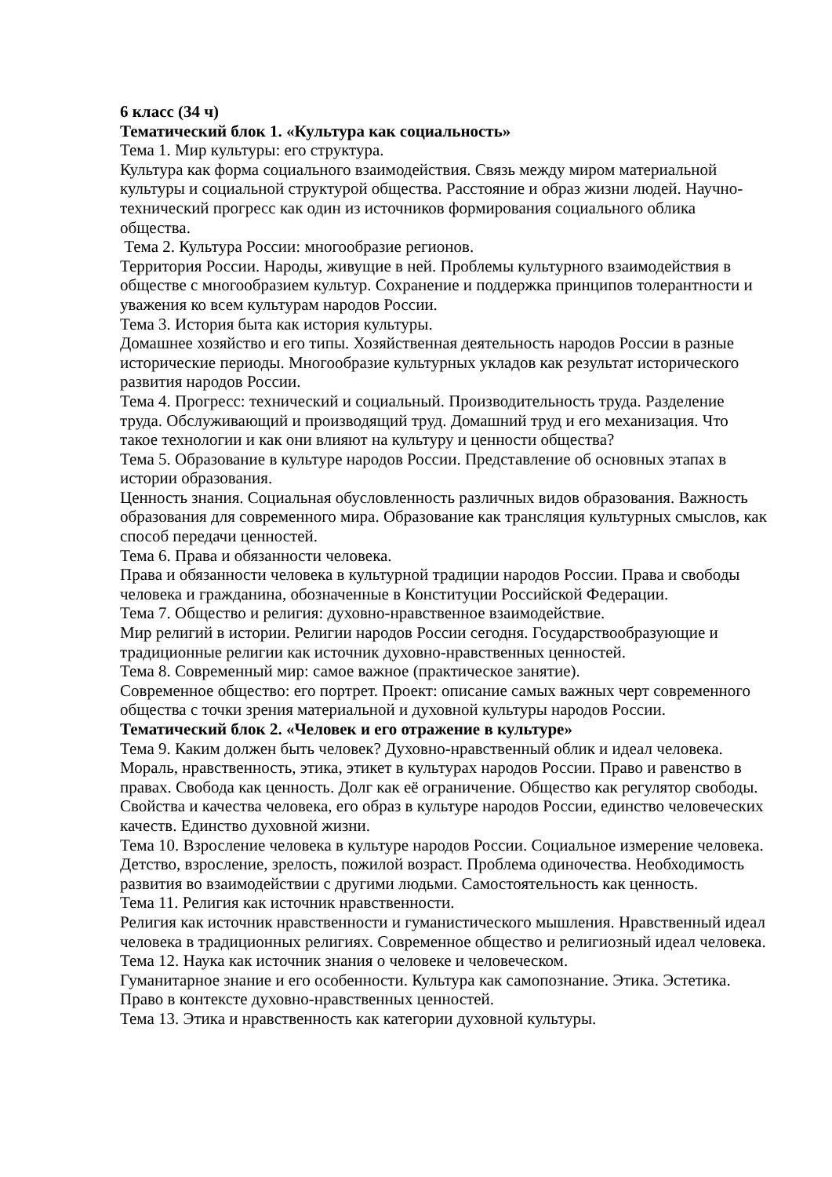6 класс (34 ч)
Тематический блок 1. «Культура как социальность»
Тема 1. Мир культуры: его структура.
Культура как форма социального взаимодействия. Связь между миром материальной культуры и социальной структурой общества. Расстояние и образ жизни людей. Научно-технический прогресс как один из источников формирования социального облика общества.
Тема 2. Культура России: многообразие регионов.
Территория России. Народы, живущие в ней. Проблемы культурного взаимодействия в обществе с многообразием культур. Сохранение и поддержка принципов толерантности и уважения ко всем культурам народов России.
Тема 3. История быта как история культуры.
Домашнее хозяйство и его типы. Хозяйственная деятельность народов России в разные исторические периоды. Многообразие культурных укладов как результат исторического развития народов России.
Тема 4. Прогресс: технический и социальный. Производительность труда. Разделение труда. Обслуживающий и производящий труд. Домашний труд и его механизация. Что такое технологии и как они влияют на культуру и ценности общества?
Тема 5. Образование в культуре народов России. Представление об основных этапах в истории образования.
Ценность знания. Социальная обусловленность различных видов образования. Важность образования для современного мира. Образование как трансляция культурных смыслов, как способ передачи ценностей.
Тема 6. Права и обязанности человека.
Права и обязанности человека в культурной традиции народов России. Права и свободы человека и гражданина, обозначенные в Конституции Российской Федерации.
Тема 7. Общество и религия: духовно-нравственное взаимодействие.
Мир религий в истории. Религии народов России сегодня. Государствообразующие и традиционные религии как источник духовно-нравственных ценностей.
Тема 8. Современный мир: самое важное (практическое занятие).
Современное общество: его портрет. Проект: описание самых важных черт современного общества с точки зрения материальной и духовной культуры народов России.
Тематический блок 2. «Человек и его отражение в культуре»
Тема 9. Каким должен быть человек? Духовно-нравственный облик и идеал человека. Мораль, нравственность, этика, этикет в культурах народов России. Право и равенство в правах. Свобода как ценность. Долг как её ограничение. Общество как регулятор свободы. Свойства и качества человека, его образ в культуре народов России, единство человеческих качеств. Единство духовной жизни.
Тема 10. Взросление человека в культуре народов России. Социальное измерение человека. Детство, взросление, зрелость, пожилой возраст. Проблема одиночества. Необходимость развития во взаимодействии с другими людьми. Самостоятельность как ценность.
Тема 11. Религия как источник нравственности.
Религия как источник нравственности и гуманистического мышления. Нравственный идеал человека в традиционных религиях. Современное общество и религиозный идеал человека.
Тема 12. Наука как источник знания о человеке и человеческом.
Гуманитарное знание и его особенности. Культура как самопознание. Этика. Эстетика. Право в контексте духовно-нравственных ценностей.
Тема 13. Этика и нравственность как категории духовной культуры.